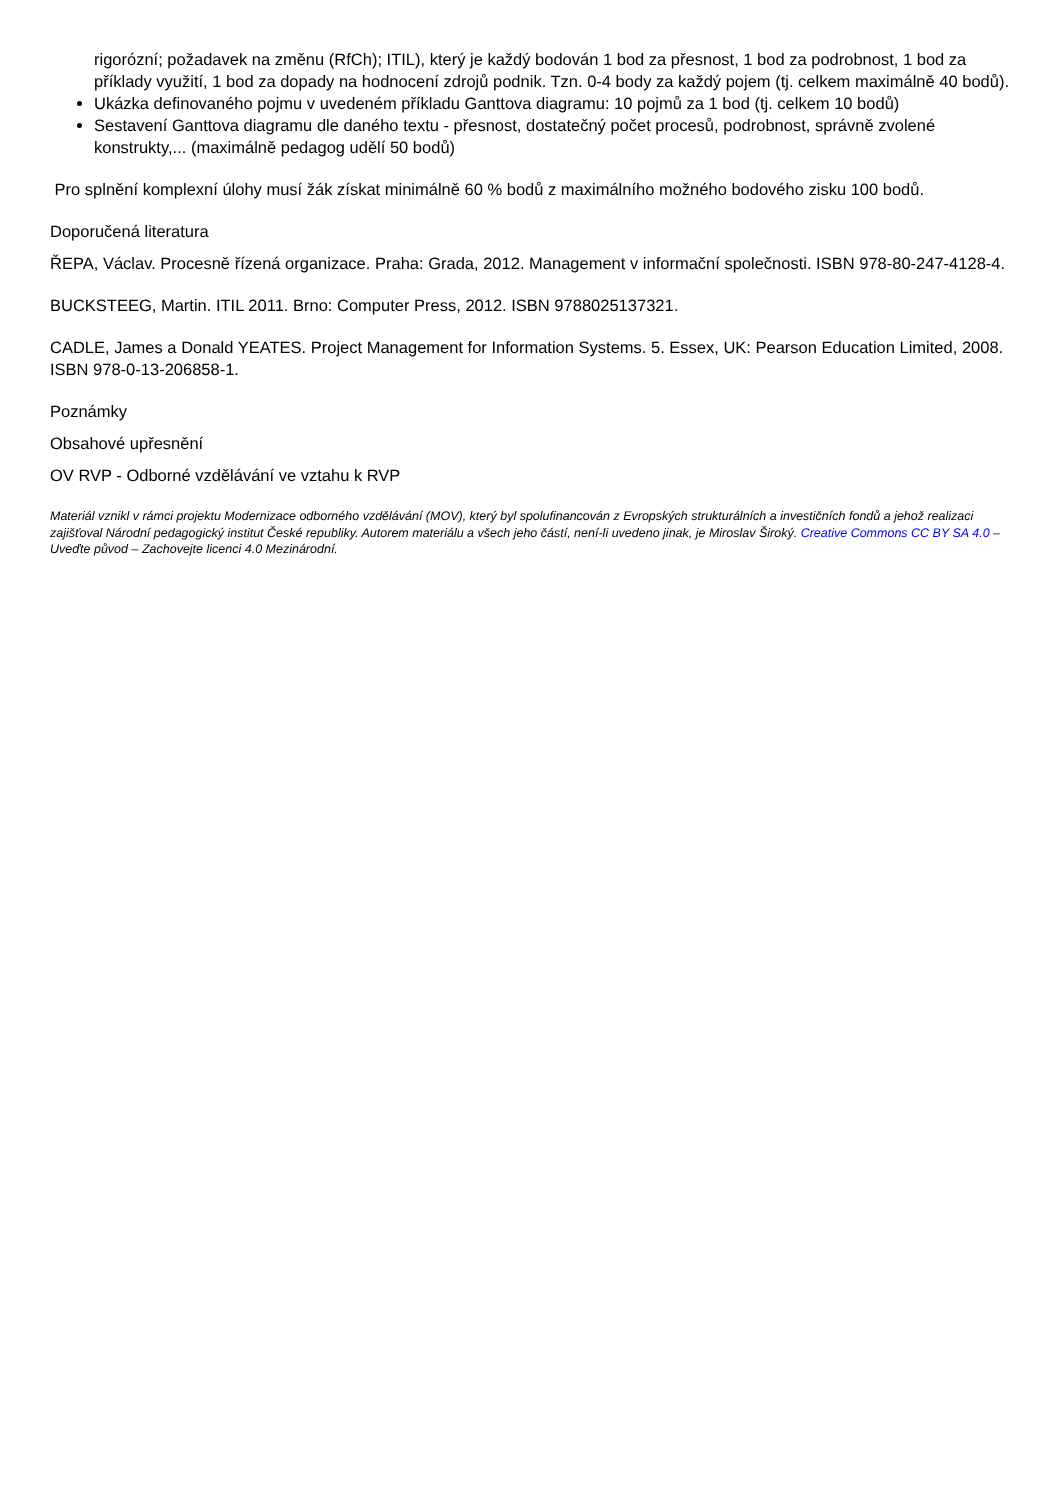rigorózní; požadavek na změnu (RfCh); ITIL), který je každý bodován 1 bod za přesnost, 1 bod za podrobnost, 1 bod za příklady využití, 1 bod za dopady na hodnocení zdrojů podnik. Tzn. 0-4 body za každý pojem (tj. celkem maximálně 40 bodů).
Ukázka definovaného pojmu v uvedeném příkladu Ganttova diagramu: 10 pojmů za 1 bod (tj. celkem 10 bodů)
Sestavení Ganttova diagramu dle daného textu - přesnost, dostatečný počet procesů, podrobnost, správně zvolené konstrukty,... (maximálně pedagog udělí 50 bodů)
Pro splnění komplexní úlohy musí žák získat minimálně 60 % bodů z maximálního možného bodového zisku 100 bodů.
Doporučená literatura
ŘEPA, Václav. Procesně řízená organizace. Praha: Grada, 2012. Management v informační společnosti. ISBN 978-80-247-4128-4.
BUCKSTEEG, Martin. ITIL 2011. Brno: Computer Press, 2012. ISBN 9788025137321.
CADLE, James a Donald YEATES. Project Management for Information Systems. 5. Essex, UK: Pearson Education Limited, 2008. ISBN 978-0-13-206858-1.
Poznámky
Obsahové upřesnění
OV RVP - Odborné vzdělávání ve vztahu k RVP
Materiál vznikl v rámci projektu Modernizace odborného vzdělávání (MOV), který byl spolufinancován z Evropských strukturálních a investičních fondů a jehož realizaci zajišťoval Národní pedagogický institut České republiky. Autorem materiálu a všech jeho částí, není-li uvedeno jinak, je Miroslav Široký. Creative Commons CC BY SA 4.0 – Uveďte původ – Zachovejte licenci 4.0 Mezinárodní.